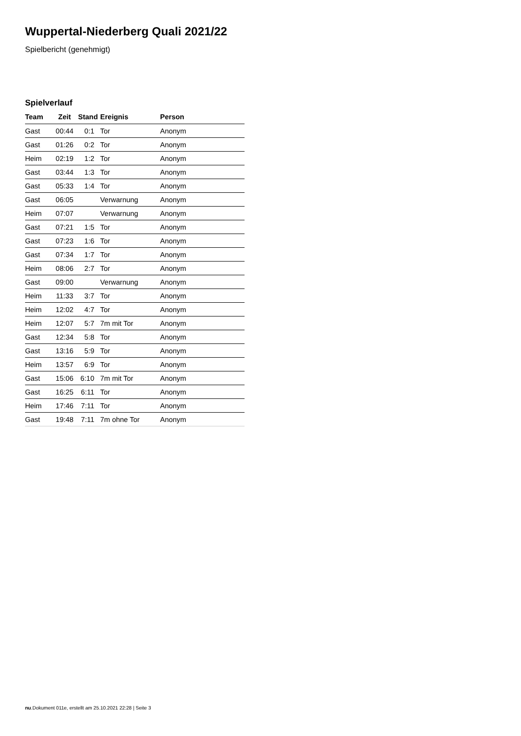Wuppertal-Niederberg Quali 2021/22
Spielbericht (genehmigt)
Spielverlauf
| Team | Zeit | Stand | Ereignis | Person |
| --- | --- | --- | --- | --- |
| Gast | 00:44 | 0:1 | Tor | Anonym |
| Gast | 01:26 | 0:2 | Tor | Anonym |
| Heim | 02:19 | 1:2 | Tor | Anonym |
| Gast | 03:44 | 1:3 | Tor | Anonym |
| Gast | 05:33 | 1:4 | Tor | Anonym |
| Gast | 06:05 | | Verwarnung | Anonym |
| Heim | 07:07 | | Verwarnung | Anonym |
| Gast | 07:21 | 1:5 | Tor | Anonym |
| Gast | 07:23 | 1:6 | Tor | Anonym |
| Gast | 07:34 | 1:7 | Tor | Anonym |
| Heim | 08:06 | 2:7 | Tor | Anonym |
| Gast | 09:00 | | Verwarnung | Anonym |
| Heim | 11:33 | 3:7 | Tor | Anonym |
| Heim | 12:02 | 4:7 | Tor | Anonym |
| Heim | 12:07 | 5:7 | 7m mit Tor | Anonym |
| Gast | 12:34 | 5:8 | Tor | Anonym |
| Gast | 13:16 | 5:9 | Tor | Anonym |
| Heim | 13:57 | 6:9 | Tor | Anonym |
| Gast | 15:06 | 6:10 | 7m mit Tor | Anonym |
| Gast | 16:25 | 6:11 | Tor | Anonym |
| Heim | 17:46 | 7:11 | Tor | Anonym |
| Gast | 19:48 | 7:11 | 7m ohne Tor | Anonym |
nu.Dokument 011e, erstellt am 25.10.2021 22:28 | Seite 3